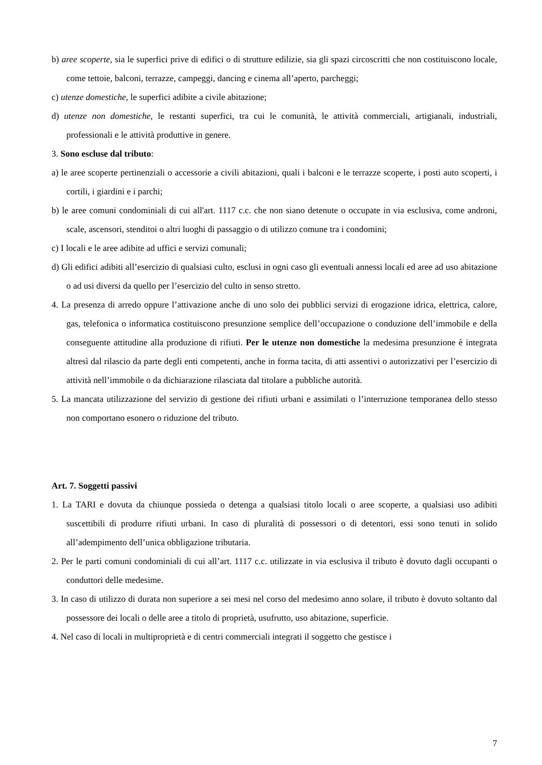b) aree scoperte, sia le superfici prive di edifici o di strutture edilizie, sia gli spazi circoscritti che non costituiscono locale, come tettoie, balconi, terrazze, campeggi, dancing e cinema all’aperto, parcheggi;
c) utenze domestiche, le superfici adibite a civile abitazione;
d) utenze non domestiche, le restanti superfici, tra cui le comunità, le attività commerciali, artigianali, industriali, professionali e le attività produttive in genere.
3. Sono escluse dal tributo:
a) le aree scoperte pertinenziali o accessorie a civili abitazioni, quali i balconi e le terrazze scoperte, i posti auto scoperti, i cortili, i giardini e i parchi;
b) le aree comuni condominiali di cui all'art. 1117 c.c. che non siano detenute o occupate in via esclusiva, come androni, scale, ascensori, stenditoi o altri luoghi di passaggio o di utilizzo comune tra i condomini;
c) I locali e le aree adibite ad uffici e servizi comunali;
d) Gli edifici adibiti all’esercizio di qualsiasi culto, esclusi in ogni caso gli eventuali annessi locali ed aree ad uso abitazione o ad usi diversi da quello per l’esercizio del culto in senso stretto.
4. La presenza di arredo oppure l’attivazione anche di uno solo dei pubblici servizi di erogazione idrica, elettrica, calore, gas, telefonica o informatica costituiscono presunzione semplice dell’occupazione o conduzione dell’immobile e della conseguente attitudine alla produzione di rifiuti. Per le utenze non domestiche la medesima presunzione è integrata altresì dal rilascio da parte degli enti competenti, anche in forma tacita, di atti assentivi o autorizzativi per l’esercizio di attività nell’immobile o da dichiarazione rilasciata dal titolare a pubbliche autorità.
5. La mancata utilizzazione del servizio di gestione dei rifiuti urbani e assimilati o l’interruzione temporanea dello stesso non comportano esonero o riduzione del tributo.
Art. 7. Soggetti passivi
1. La TARI e dovuta da chiunque possieda o detenga a qualsiasi titolo locali o aree scoperte, a qualsiasi uso adibiti suscettibili di produrre rifiuti urbani. In caso di pluralità di possessori o di detentori, essi sono tenuti in solido all’adempimento dell’unica obbligazione tributaria.
2. Per le parti comuni condominiali di cui all’art. 1117 c.c. utilizzate in via esclusiva il tributo è dovuto dagli occupanti o conduttori delle medesime.
3. In caso di utilizzo di durata non superiore a sei mesi nel corso del medesimo anno solare, il tributo è dovuto soltanto dal possessore dei locali o delle aree a titolo di proprietà, usufrutto, uso abitazione, superficie.
4. Nel caso di locali in multiproprietà e di centri commerciali integrati il soggetto che gestisce i
7